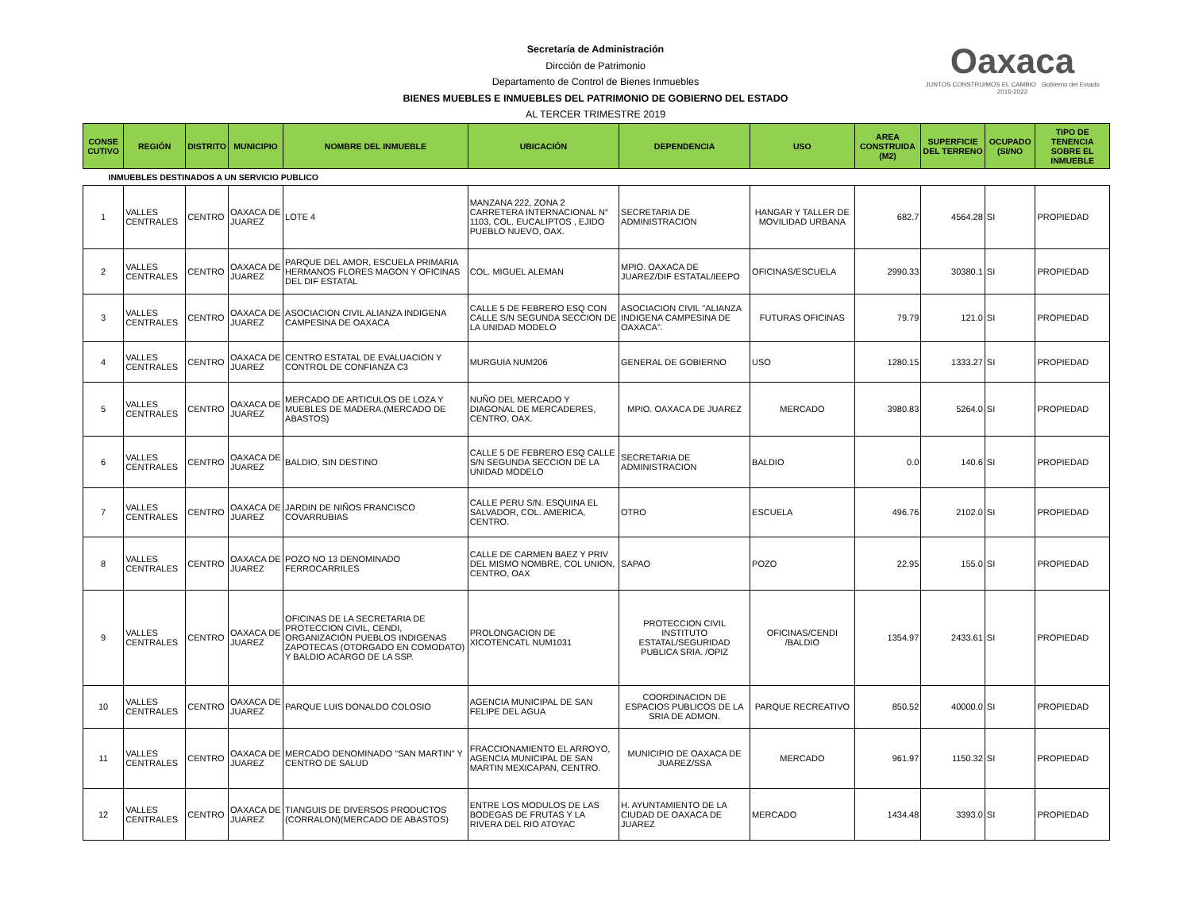Oaxaca
JUNTOS CONSTRUIMOS EL CAMBIO Gobierno del Estado 2016-2022
Secretaría de Administración
Dircción de Patrimonio
Departamento de Control de Bienes Inmuebles
BIENES MUEBLES E INMUEBLES DEL PATRIMONIO DE GOBIERNO DEL ESTADO
AL TERCER TRIMESTRE 2019
| CONSE CUTIVO | REGIÓN | DISTRITO | MUNICIPIO | NOMBRE DEL INMUEBLE | UBICACIÓN | DEPENDENCIA | USO | AREA CONSTRUIDA (M2) | SUPERFICIE DEL TERRENO | OCUPADO (SI/NO | TIPO DE TENENCIA SOBRE EL INMUEBLE |
| --- | --- | --- | --- | --- | --- | --- | --- | --- | --- | --- | --- |
| INMUEBLES DESTINADOS A UN SERVICIO PUBLICO | | | | | | | | | | | |
| 1 | VALLES CENTRALES | CENTRO | OAXACA DE JUAREZ | LOTE 4 | MANZANA 222, ZONA 2 CARRETERA INTERNACIONAL N° 1103, COL. EUCALIPTOS , EJIDO PUEBLO NUEVO, OAX. | SECRETARIA DE ADMINISTRACION | HANGAR Y TALLER DE MOVILIDAD URBANA | 682.7 | 4564.28 | SI | PROPIEDAD |
| 2 | VALLES CENTRALES | CENTRO | OAXACA DE JUAREZ | PARQUE DEL AMOR, ESCUELA PRIMARIA HERMANOS FLORES MAGON Y OFICINAS DEL DIF ESTATAL | COL. MIGUEL ALEMAN | MPIO. OAXACA DE JUAREZ/DIF ESTATAL/IEEPO | OFICINAS/ESCUELA | 2990.33 | 30380.1 | SI | PROPIEDAD |
| 3 | VALLES CENTRALES | CENTRO | OAXACA DE JUAREZ | ASOCIACION CIVIL ALIANZA INDIGENA CAMPESINA DE OAXACA | CALLE 5 DE FEBRERO ESQ CON CALLE S/N SEGUNDA SECCION DE LA UNIDAD MODELO | ASOCIACION CIVIL "ALIANZA INDIGENA CAMPESINA DE OAXACA". | FUTURAS OFICINAS | 79.79 | 121.0 | SI | PROPIEDAD |
| 4 | VALLES CENTRALES | CENTRO | OAXACA DE JUAREZ | CENTRO ESTATAL DE EVALUACION Y CONTROL DE CONFIANZA C3 | MURGUIA NUM206 | GENERAL DE GOBIERNO | USO | 1280.15 | 1333.27 | SI | PROPIEDAD |
| 5 | VALLES CENTRALES | CENTRO | OAXACA DE JUAREZ | MERCADO DE ARTICULOS DE LOZA Y MUEBLES DE MADERA.(MERCADO DE ABASTOS) | NUÑO DEL MERCADO Y DIAGONAL DE MERCADERES, CENTRO, OAX. | MPIO. OAXACA DE JUAREZ | MERCADO | 3980.83 | 5264.0 | SI | PROPIEDAD |
| 6 | VALLES CENTRALES | CENTRO | OAXACA DE JUAREZ | BALDIO, SIN DESTINO | CALLE 5 DE FEBRERO ESQ CALLE S/N SEGUNDA SECCION DE LA UNIDAD MODELO | SECRETARIA DE ADMINISTRACION | BALDIO | 0.0 | 140.6 | SI | PROPIEDAD |
| 7 | VALLES CENTRALES | CENTRO | OAXACA DE JUAREZ | JARDIN DE NIÑOS FRANCISCO COVARRUBIAS | CALLE PERU S/N. ESQUINA EL SALVADOR, COL. AMERICA, CENTRO. | OTRO | ESCUELA | 496.76 | 2102.0 | SI | PROPIEDAD |
| 8 | VALLES CENTRALES | CENTRO | OAXACA DE JUAREZ | POZO NO 13 DENOMINADO FERROCARRILES | CALLE DE CARMEN BAEZ Y PRIV DEL MISMO NOMBRE, COL UNION, CENTRO, OAX | SAPAO | POZO | 22.95 | 155.0 | SI | PROPIEDAD |
| 9 | VALLES CENTRALES | CENTRO | OAXACA DE JUAREZ | OFICINAS DE LA SECRETARIA DE PROTECCION CIVIL, CENDI, ORGANIZACIÓN PUEBLOS INDIGENAS ZAPOTECAS (OTORGADO EN COMODATO) Y BALDIO ACARGO DE LA SSP. | PROLONGACION DE XICOTENCATL NUM1031 | PROTECCION CIVIL INSTITUTO ESTATAL/SEGURIDAD PUBLICA SRIA. /OPIZ | OFICINAS/CENDI /BALDIO | 1354.97 | 2433.61 | SI | PROPIEDAD |
| 10 | VALLES CENTRALES | CENTRO | OAXACA DE JUAREZ | PARQUE LUIS DONALDO COLOSIO | AGENCIA MUNICIPAL DE SAN FELIPE DEL AGUA | COORDINACION DE ESPACIOS PUBLICOS DE LA SRIA DE ADMON. | PARQUE RECREATIVO | 850.52 | 40000.0 | SI | PROPIEDAD |
| 11 | VALLES CENTRALES | CENTRO | OAXACA DE JUAREZ | MERCADO DENOMINADO "SAN MARTIN" Y CENTRO DE SALUD | FRACCIONAMIENTO EL ARROYO, AGENCIA MUNICIPAL DE SAN MARTIN MEXICAPAN, CENTRO. | MUNICIPIO DE OAXACA DE JUAREZ/SSA | MERCADO | 961.97 | 1150.32 | SI | PROPIEDAD |
| 12 | VALLES CENTRALES | CENTRO | OAXACA DE JUAREZ | TIANGUIS DE DIVERSOS PRODUCTOS (CORRALON)(MERCADO DE ABASTOS) | ENTRE LOS MODULOS DE LAS BODEGAS DE FRUTAS Y LA RIVERA DEL RIO ATOYAC | H. AYUNTAMIENTO DE LA CIUDAD DE OAXACA DE JUAREZ | MERCADO | 1434.48 | 3393.0 | SI | PROPIEDAD |